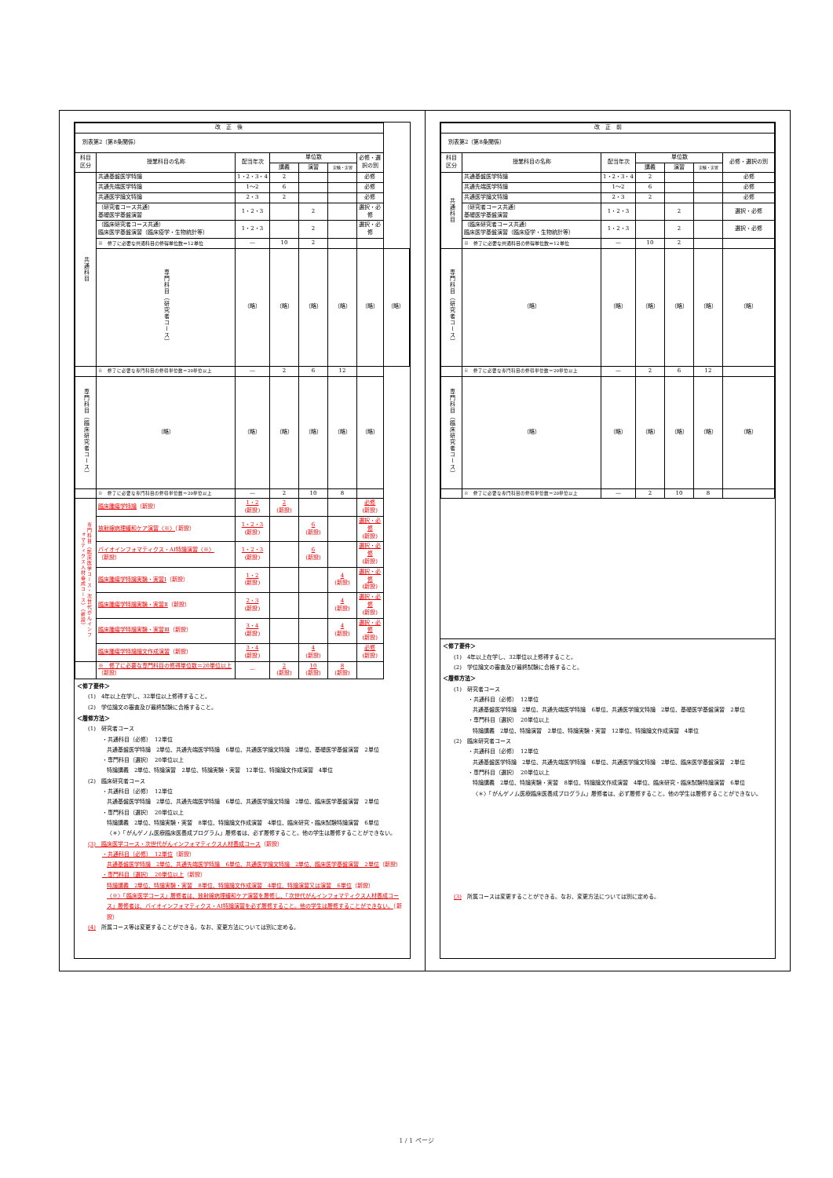| 改 正 後 | | | | | | | |
| 別表第2（第8条関係） | | | | | | | |
| 科目 区分 | 授業科目の名称 | 配当年次 | 単位数 | | | 必修・選択の別 | |
| | | | 講義 | 演習 | 実験・実習 | | |
| 共通科目 | 共通基盤医学特論 | 1・2・3・4 | 2 | | | 必修 | |
| | 共通先端医学特論 | 1〜2 | 6 | | | 必修 | |
| | 共通医学論文特論 | 2・3 | 2 | | | 必修 | |
| | （研究者コース共通） 基礎医学基盤演習 | 1・2・3 | | 2 | | 選択・必修 | |
| | （臨床研究者コース共通） 臨床医学基盤演習（臨床疫学・生物統計等） | 1・2・3 | | 2 | | 選択・必修 | |
| | ※ 修了に必要な共通科目の修得単位数＝12単位 | — | 10 | 2 | | | |
| | 専門科目（研究者コース） | （略） | （略） | （略） | （略） | （略） | （略） |
| | ※ 修了に必要な専門科目の修得単位数＝20単位以上 | — | 2 | 6 | 12 | | |
| 専門科目（臨床研究者コース） | （略） | （略） | （略） | （略） | （略） | （略） | |
| | ※ 修了に必要な専門科目の修得単位数＝20単位以上 | — | 2 | 10 | 8 | | |
| 専門科目（臨床医学コース・次世代がんインフォマティクス人材養成コース）（新設） | 臨床腫瘍学特論 （新設） | 1・2 (新設) | 2 (新設) | | | 必修 (新設) | |
| | 放射線病理緩和ケア演習〈※〉 （新設） | 1・2・3 (新設) | | 6 (新設) | | 選択・必修 (新設) | |
| | バイオインフォマティクス・AI特論演習〈※〉 （新設） | 1・2・3 (新設) | | 6 (新設) | | 選択・必修 (新設) | |
| | 臨床腫瘍学特論実験・実習Ⅰ （新設） | 1・2 (新設) | | | 4 (新設) | 選択・必修 (新設) | |
| | 臨床腫瘍学特論実験・実習Ⅱ （新設） | 2・3 (新設) | | | 4 (新設) | 選択・必修 (新設) | |
| | 臨床腫瘍学特論実験・実習Ⅲ （新設） | 3・4 (新設) | | | 4 (新設) | 選択・必修 (新設) | |
| | 臨床腫瘍学特論論文作成演習 （新設） | 3・4 (新設) | | 4 (新設) | | 必修 (新設) | |
| | ※ 修了に必要な専門科目の修得単位数＝20単位以上 （新設） | — | 2 (新設) | 10 (新設) | 8 (新設) | | |
＜修了要件＞
(1)　4年以上在学し、32単位以上修得すること。
(2)　学位論文の審査及び最終試験に合格すること。
＜履修方法＞
(1)　研究者コース
・共通科目（必修）　12単位
共通基盤医学特論　2単位、共通先端医学特論　6単位、共通医学論文特論　2単位、基礎医学基盤演習　2単位
・専門科目（選択）　20単位以上
特論講義　2単位、特論演習　2単位、特論実験・実習　12単位、特論論文作成演習　4単位
(2)　臨床研究者コース
・共通科目（必修）　12単位
共通基盤医学特論　2単位、共通先端医学特論　6単位、共通医学論文特論　2単位、臨床医学基盤演習　2単位
・専門科目（選択）　20単位以上
特論講義　2単位、特論実験・実習　8単位、特論論文作成演習　4単位、臨床研究・臨床試験特論演習　6単位
〈＊〉「がんゲノム医療臨床医養成プログラム」履修者は、必ず履修すること。他の学生は履修することができない。
(3)　臨床医学コース・次世代がんインフォマティクス人材養成コース（新設）
・共通科目（必修）　12単位（新設）
共通基盤医学特論　2単位、共通先端医学特論　6単位、共通医学論文特論　2単位、臨床医学基盤演習　2単位（新設）
・専門科目（選択）　20単位以上（新設）
特論講義　2単位、特論実験・実習　8単位、特論論文作成演習　4単位、特論演習又は演習　6単位（新設）
〈※〉「臨床医学コース」履修者は、放射線病理緩和ケア演習を履修し、「次世代がんインフォマティクス人材養成コース」履修者は、バイオインフォマティクス・AI特論演習を必ず履修すること。他の学生は履修することができない。（新設）
(4)　所属コース等は変更することができる。なお、変更方法については別に定める。
| 改 正 前 | | | | | | |
| 別表第2（第8条関係） | | | | | | |
| 科目 区分 | 授業科目の名称 | 配当年次 | 単位数 | | | 必修・選択の別 |
| | | | 講義 | 演習 | 実験・実習 | |
| 共通科目 | 共通基盤医学特論 | 1・2・3・4 | 2 | | | 必修 |
| | 共通先端医学特論 | 1〜2 | 6 | | | 必修 |
| | 共通医学論文特論 | 2・3 | 2 | | | 必修 |
| | （研究者コース共通） 基礎医学基盤演習 | 1・2・3 | | 2 | | 選択・必修 |
| | （臨床研究者コース共通） 臨床医学基盤演習（臨床疫学・生物統計等） | 1・2・3 | | 2 | | 選択・必修 |
| | ※ 修了に必要な共通科目の修得単位数＝12単位 | — | 10 | 2 | | |
| 専門科目（研究者コース） | （略） | （略） | （略） | （略） | （略） | （略） |
| | ※ 修了に必要な専門科目の修得単位数＝20単位以上 | — | 2 | 6 | 12 | |
| 専門科目（臨床研究者コース） | （略） | （略） | （略） | （略） | （略） | （略） |
| | ※ 修了に必要な専門科目の修得単位数＝20単位以上 | — | 2 | 10 | 8 | |
＜修了要件＞
(1)　4年以上在学し、32単位以上修得すること。
(2)　学位論文の審査及び最終試験に合格すること。
＜履修方法＞
(1)　研究者コース
・共通科目（必修）　12単位
共通基盤医学特論　2単位、共通先端医学特論　6単位、共通医学論文特論　2単位、基礎医学基盤演習　2単位
・専門科目（選択）　20単位以上
特論講義　2単位、特論演習　2単位、特論実験・実習　12単位、特論論文作成演習　4単位
(2)　臨床研究者コース
・共通科目（必修）　12単位
共通基盤医学特論　2単位、共通先端医学特論　6単位、共通医学論文特論　2単位、臨床医学基盤演習　2単位
・専門科目（選択）　20単位以上
特論講義　2単位、特論実験・実習　8単位、特論論文作成演習　4単位、臨床研究・臨床試験特論演習　6単位
〈＊〉「がんゲノム医療臨床医養成プログラム」履修者は、必ず履修すること。他の学生は履修することができない。
(3)　所属コースは変更することができる。なお、変更方法については別に定める。
1 / 1 ページ